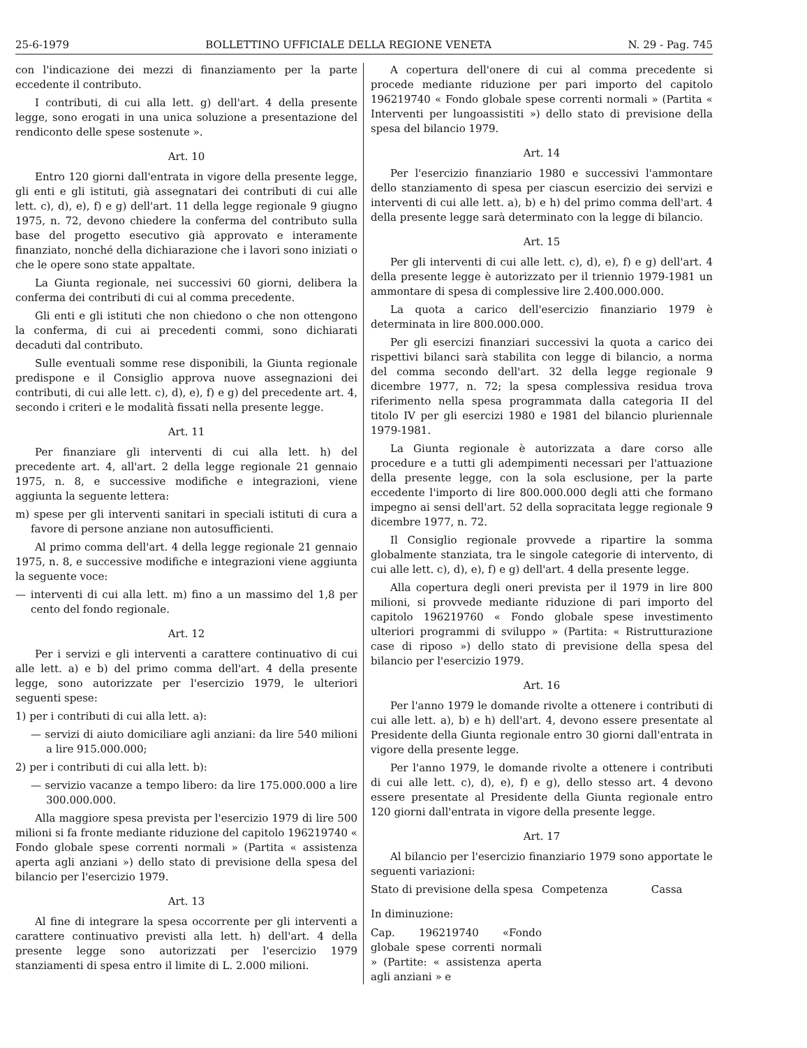25-6-1979 BOLLETTINO UFFICIALE DELLA REGIONE VENETA N. 29 - Pag. 745
con l'indicazione dei mezzi di finanziamento per la parte eccedente il contributo.
I contributi, di cui alla lett. g) dell'art. 4 della presente legge, sono erogati in una unica soluzione a presentazione del rendiconto delle spese sostenute ».
Art. 10
Entro 120 giorni dall'entrata in vigore della presente legge, gli enti e gli istituti, già assegnatari dei contributi di cui alle lett. c), d), e), f) e g) dell'art. 11 della legge regionale 9 giugno 1975, n. 72, devono chiedere la conferma del contributo sulla base del progetto esecutivo già approvato e interamente finanziato, nonché della dichiarazione che i lavori sono iniziati o che le opere sono state appaltate.
La Giunta regionale, nei successivi 60 giorni, delibera la conferma dei contributi di cui al comma precedente.
Gli enti e gli istituti che non chiedono o che non ottengono la conferma, di cui ai precedenti commi, sono dichiarati decaduti dal contributo.
Sulle eventuali somme rese disponibili, la Giunta regionale predispone e il Consiglio approva nuove assegnazioni dei contributi, di cui alle lett. c), d), e), f) e g) del precedente art. 4, secondo i criteri e le modalità fissati nella presente legge.
Art. 11
Per finanziare gli interventi di cui alla lett. h) del precedente art. 4, all'art. 2 della legge regionale 21 gennaio 1975, n. 8, e successive modifiche e integrazioni, viene aggiunta la seguente lettera:
m) spese per gli interventi sanitari in speciali istituti di cura a favore di persone anziane non autosufficienti.
Al primo comma dell'art. 4 della legge regionale 21 gennaio 1975, n. 8, e successive modifiche e integrazioni viene aggiunta la seguente voce:
— interventi di cui alla lett. m) fino a un massimo del 1,8 per cento del fondo regionale.
Art. 12
Per i servizi e gli interventi a carattere continuativo di cui alle lett. a) e b) del primo comma dell'art. 4 della presente legge, sono autorizzate per l'esercizio 1979, le ulteriori seguenti spese:
1) per i contributi di cui alla lett. a):
— servizi di aiuto domiciliare agli anziani: da lire 540 milioni a lire 915.000.000;
2) per i contributi di cui alla lett. b):
— servizio vacanze a tempo libero: da lire 175.000.000 a lire 300.000.000.
Alla maggiore spesa prevista per l'esercizio 1979 di lire 500 milioni si fa fronte mediante riduzione del capitolo 196219740 « Fondo globale spese correnti normali » (Partita « assistenza aperta agli anziani ») dello stato di previsione della spesa del bilancio per l'esercizio 1979.
Art. 13
Al fine di integrare la spesa occorrente per gli interventi a carattere continuativo previsti alla lett. h) dell'art. 4 della presente legge sono autorizzati per l'esercizio 1979 stanziamenti di spesa entro il limite di L. 2.000 milioni.
A copertura dell'onere di cui al comma precedente si procede mediante riduzione per pari importo del capitolo 196219740 « Fondo globale spese correnti normali » (Partita « Interventi per lungoassistiti ») dello stato di previsione della spesa del bilancio 1979.
Art. 14
Per l'esercizio finanziario 1980 e successivi l'ammontare dello stanziamento di spesa per ciascun esercizio dei servizi e interventi di cui alle lett. a), b) e h) del primo comma dell'art. 4 della presente legge sarà determinato con la legge di bilancio.
Art. 15
Per gli interventi di cui alle lett. c), d), e), f) e g) dell'art. 4 della presente legge è autorizzato per il triennio 1979-1981 un ammontare di spesa di complessive lire 2.400.000.000.
La quota a carico dell'esercizio finanziario 1979 è determinata in lire 800.000.000.
Per gli esercizi finanziari successivi la quota a carico dei rispettivi bilanci sarà stabilita con legge di bilancio, a norma del comma secondo dell'art. 32 della legge regionale 9 dicembre 1977, n. 72; la spesa complessiva residua trova riferimento nella spesa programmata dalla categoria II del titolo IV per gli esercizi 1980 e 1981 del bilancio pluriennale 1979-1981.
La Giunta regionale è autorizzata a dare corso alle procedure e a tutti gli adempimenti necessari per l'attuazione della presente legge, con la sola esclusione, per la parte eccedente l'importo di lire 800.000.000 degli atti che formano impegno ai sensi dell'art. 52 della sopracitata legge regionale 9 dicembre 1977, n. 72.
Il Consiglio regionale provvede a ripartire la somma globalmente stanziata, tra le singole categorie di intervento, di cui alle lett. c), d), e), f) e g) dell'art. 4 della presente legge.
Alla copertura degli oneri prevista per il 1979 in lire 800 milioni, si provvede mediante riduzione di pari importo del capitolo 196219760 « Fondo globale spese investimento ulteriori programmi di sviluppo » (Partita: « Ristrutturazione case di riposo ») dello stato di previsione della spesa del bilancio per l'esercizio 1979.
Art. 16
Per l'anno 1979 le domande rivolte a ottenere i contributi di cui alle lett. a), b) e h) dell'art. 4, devono essere presentate al Presidente della Giunta regionale entro 30 giorni dall'entrata in vigore della presente legge.
Per l'anno 1979, le domande rivolte a ottenere i contributi di cui alle lett. c), d), e), f) e g), dello stesso art. 4 devono essere presentate al Presidente della Giunta regionale entro 120 giorni dall'entrata in vigore della presente legge.
Art. 17
Al bilancio per l'esercizio finanziario 1979 sono apportate le seguenti variazioni:
| Stato di previsione della spesa | Competenza | Cassa |
| --- | --- | --- |
| In diminuzione: | | |
| Cap. 196219740 «Fondo globale spese correnti normali » (Partite: « assistenza aperta agli anziani » e | | |